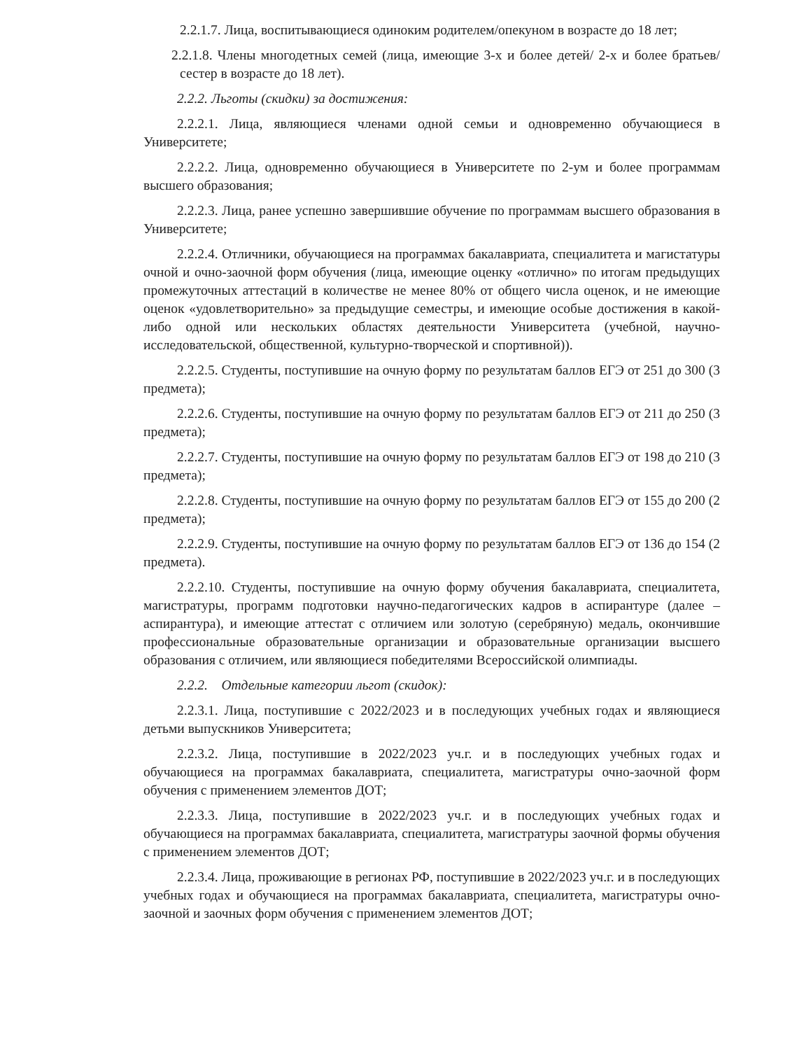2.2.1.7. Лица, воспитывающиеся одиноким родителем/опекуном в возрасте до 18 лет;
2.2.1.8. Члены многодетных семей (лица, имеющие 3-х и более детей/ 2-х и более братьев/сестер в возрасте до 18 лет).
2.2.2. Льготы (скидки) за достижения:
2.2.2.1. Лица, являющиеся членами одной семьи и одновременно обучающиеся в Университете;
2.2.2.2. Лица, одновременно обучающиеся в Университете по 2-ум и более программам высшего образования;
2.2.2.3. Лица, ранее успешно завершившие обучение по программам высшего образования в Университете;
2.2.2.4. Отличники, обучающиеся на программах бакалавриата, специалитета и магистатуры очной и очно-заочной форм обучения (лица, имеющие оценку «отлично» по итогам предыдущих промежуточных аттестаций в количестве не менее 80% от общего числа оценок, и не имеющие оценок «удовлетворительно» за предыдущие семестры, и имеющие особые достижения в какой-либо одной или нескольких областях деятельности Университета (учебной, научно-исследовательской, общественной, культурно-творческой и спортивной)).
2.2.2.5. Студенты, поступившие на очную форму по результатам баллов ЕГЭ от 251 до 300 (3 предмета);
2.2.2.6. Студенты, поступившие на очную форму по результатам баллов ЕГЭ от 211 до 250 (3 предмета);
2.2.2.7. Студенты, поступившие на очную форму по результатам баллов ЕГЭ от 198 до 210 (3 предмета);
2.2.2.8. Студенты, поступившие на очную форму по результатам баллов ЕГЭ от 155 до 200 (2 предмета);
2.2.2.9. Студенты, поступившие на очную форму по результатам баллов ЕГЭ от 136 до 154 (2 предмета).
2.2.2.10. Студенты, поступившие на очную форму обучения бакалавриата, специалитета, магистратуры, программ подготовки научно-педагогических кадров в аспирантуре (далее – аспирантура), и имеющие аттестат с отличием или золотую (серебряную) медаль, окончившие профессиональные образовательные организации и образовательные организации высшего образования с отличием, или являющиеся победителями Всероссийской олимпиады.
2.2.2. Отдельные категории льгот (скидок):
2.2.3.1. Лица, поступившие с 2022/2023 и в последующих учебных годах и являющиеся детьми выпускников Университета;
2.2.3.2. Лица, поступившие в 2022/2023 уч.г. и в последующих учебных годах и обучающиеся на программах бакалавриата, специалитета, магистратуры очно-заочной форм обучения с применением элементов ДОТ;
2.2.3.3. Лица, поступившие в 2022/2023 уч.г. и в последующих учебных годах и обучающиеся на программах бакалавриата, специалитета, магистратуры заочной формы обучения с применением элементов ДОТ;
2.2.3.4. Лица, проживающие в регионах РФ, поступившие в 2022/2023 уч.г. и в последующих учебных годах и обучающиеся на программах бакалавриата, специалитета, магистратуры очно-заочной и заочных форм обучения с применением элементов ДОТ;